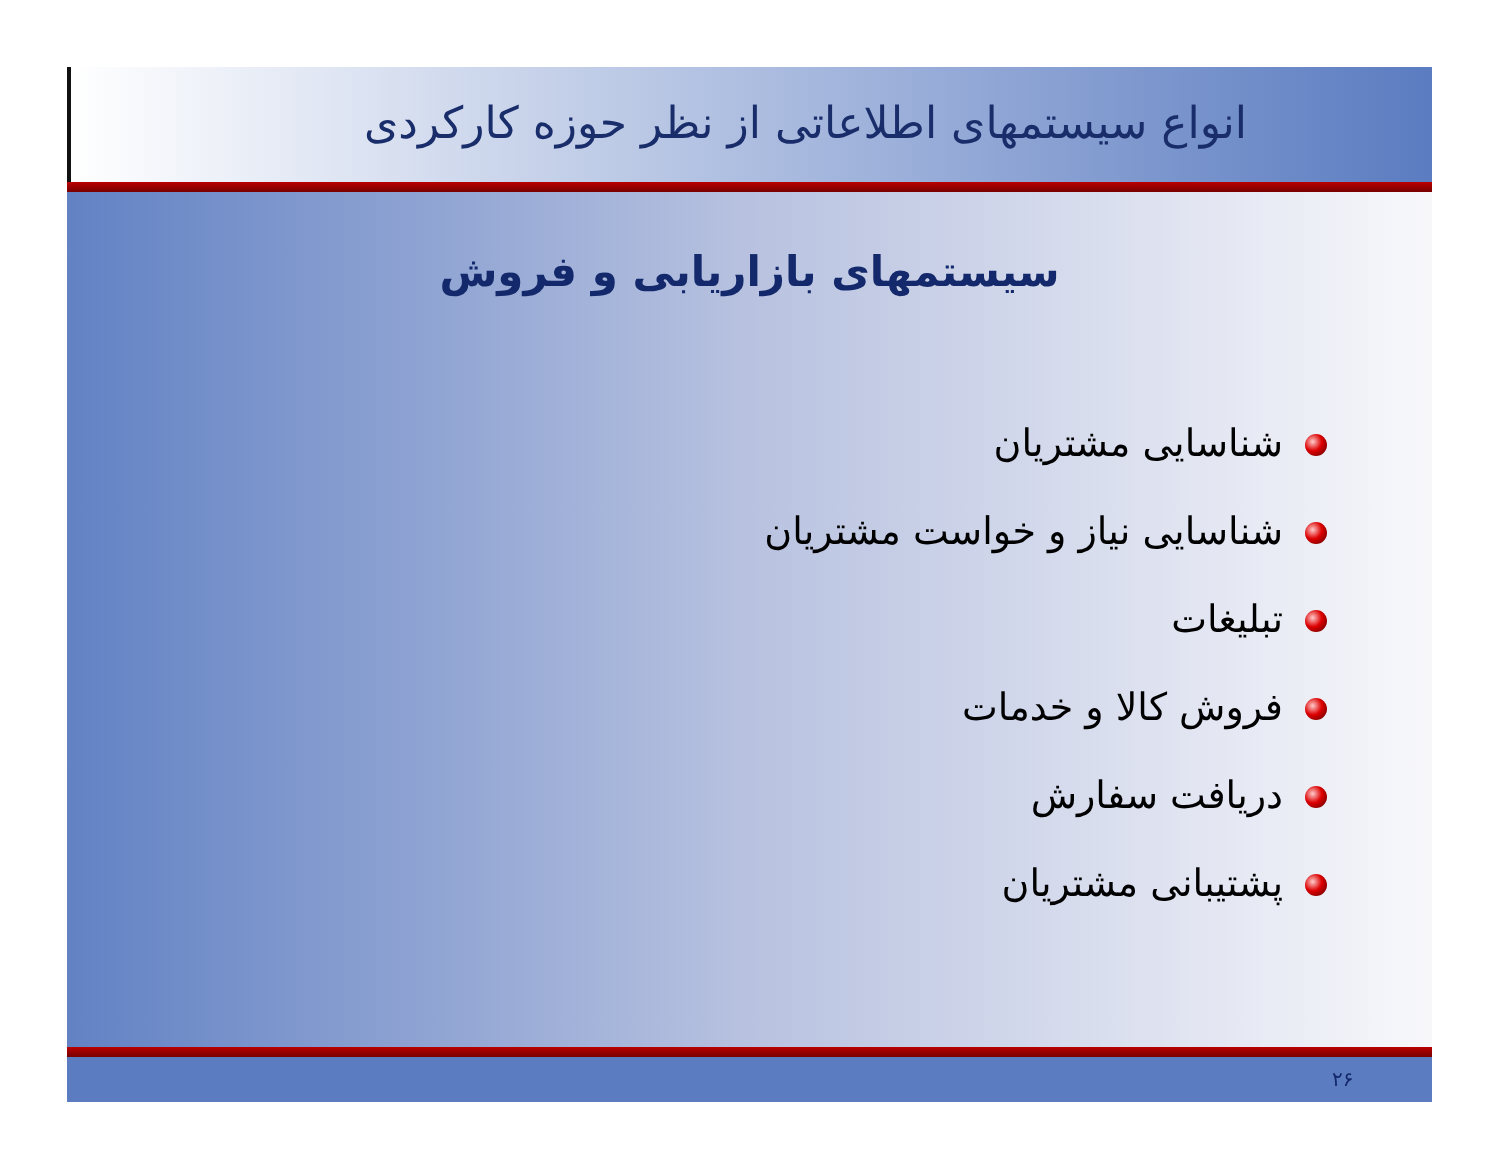انواع سیستمهای اطلاعاتی از نظر حوزه کارکردی
سیستمهای بازاریابی و فروش
شناسایی مشتریان
شناسایی نیاز و خواست مشتریان
تبلیغات
فروش کالا و خدمات
دریافت سفارش
پشتیبانی مشتریان
۲۶